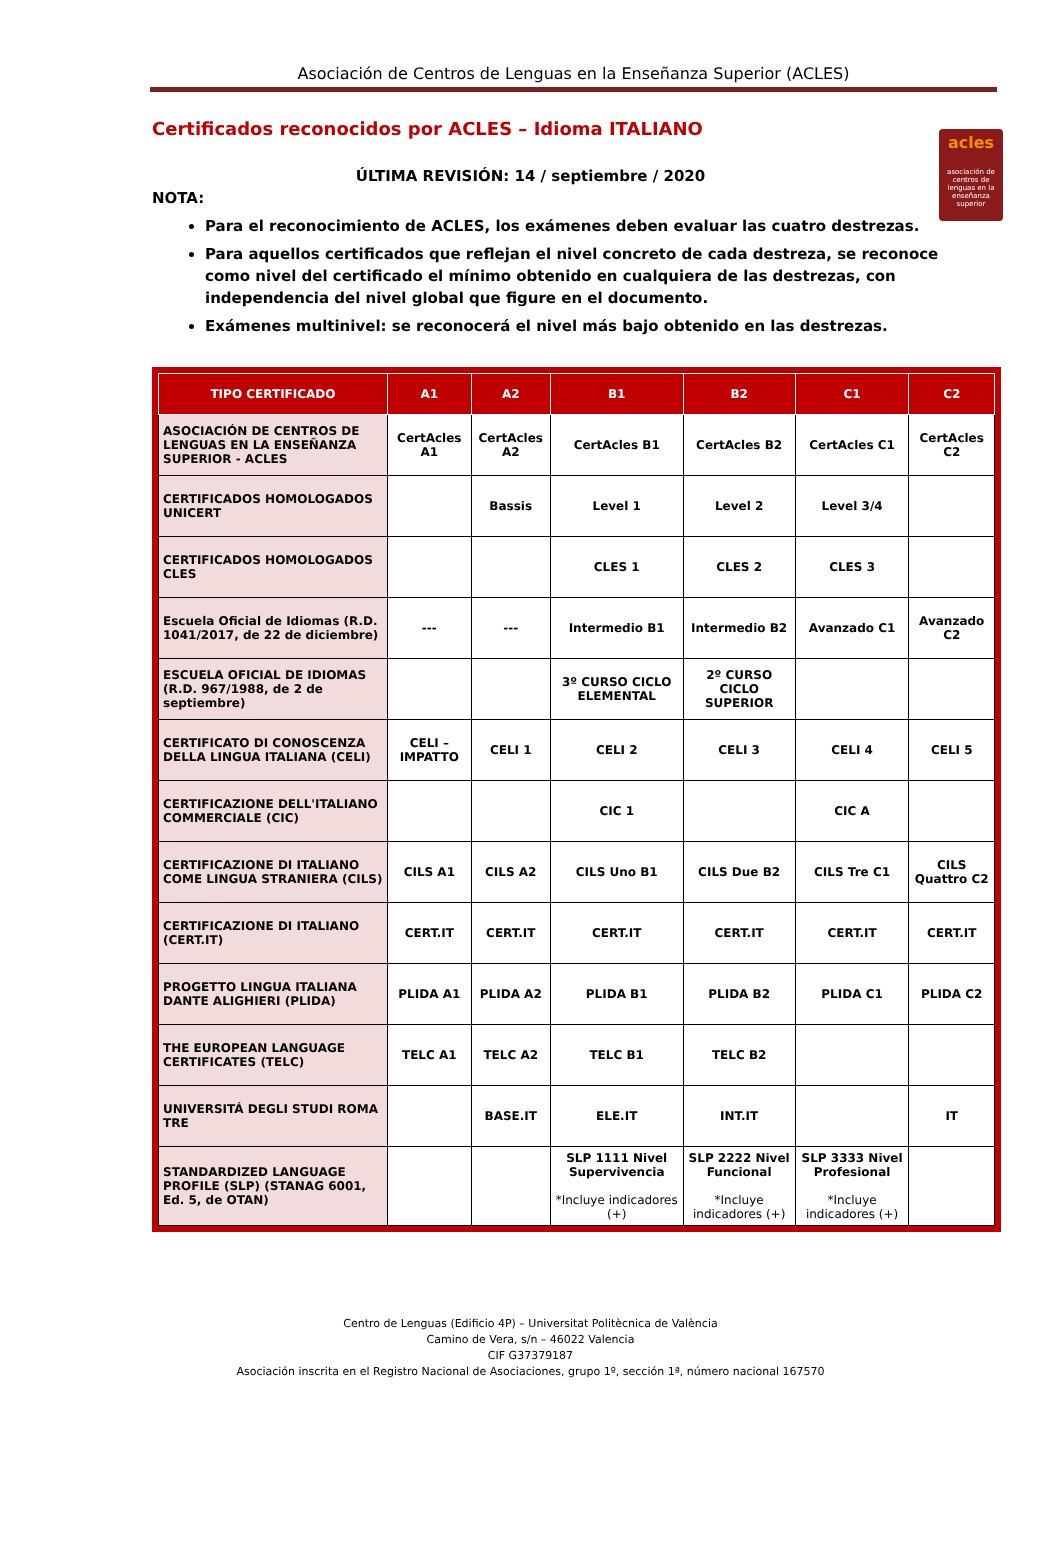Asociación de Centros de Lenguas en la Enseñanza Superior (ACLES)
Certificados reconocidos por ACLES – Idioma ITALIANO
ÚLTIMA REVISIÓN: 14 / septiembre / 2020
acles
asociación de centros de lenguas en la enseñanza superior
NOTA:
Para el reconocimiento de ACLES, los exámenes deben evaluar las cuatro destrezas.
Para aquellos certificados que reflejan el nivel concreto de cada destreza, se reconoce como nivel del certificado el mínimo obtenido en cualquiera de las destrezas, con independencia del nivel global que figure en el documento.
Exámenes multinivel: se reconocerá el nivel más bajo obtenido en las destrezas.
| TIPO CERTIFICADO | A1 | A2 | B1 | B2 | C1 | C2 |
| --- | --- | --- | --- | --- | --- | --- |
| ASOCIACIÓN DE CENTROS DE LENGUAS EN LA ENSEÑANZA SUPERIOR - ACLES | CertAcles A1 | CertAcles A2 | CertAcles B1 | CertAcles B2 | CertAcles C1 | CertAcles C2 |
| CERTIFICADOS HOMOLOGADOS UNICERT | | Bassis | Level 1 | Level 2 | Level 3/4 | |
| CERTIFICADOS HOMOLOGADOS CLES | | | CLES 1 | CLES 2 | CLES 3 | |
| Escuela Oficial de Idiomas (R.D. 1041/2017, de 22 de diciembre) | --- | --- | Intermedio B1 | Intermedio B2 | Avanzado C1 | Avanzado C2 |
| ESCUELA OFICIAL DE IDIOMAS (R.D. 967/1988, de 2 de septiembre) | | | 3º CURSO CICLO ELEMENTAL | 2º CURSO CICLO SUPERIOR | | |
| CERTIFICATO DI CONOSCENZA DELLA LINGUA ITALIANA (CELI) | CELI – IMPATTO | CELI 1 | CELI 2 | CELI 3 | CELI 4 | CELI 5 |
| CERTIFICAZIONE DELL'ITALIANO COMMERCIALE (CIC) | | | CIC 1 | | CIC A | |
| CERTIFICAZIONE DI ITALIANO COME LINGUA STRANIERA (CILS) | CILS A1 | CILS A2 | CILS Uno B1 | CILS Due B2 | CILS Tre C1 | CILS Quattro C2 |
| CERTIFICAZIONE DI ITALIANO (CERT.IT) | CERT.IT | CERT.IT | CERT.IT | CERT.IT | CERT.IT | CERT.IT |
| PROGETTO LINGUA ITALIANA DANTE ALIGHIERI (PLIDA) | PLIDA A1 | PLIDA A2 | PLIDA B1 | PLIDA B2 | PLIDA C1 | PLIDA C2 |
| THE EUROPEAN LANGUAGE CERTIFICATES (TELC) | TELC A1 | TELC A2 | TELC B1 | TELC B2 | | |
| UNIVERSITÁ DEGLI STUDI ROMA TRE | | BASE.IT | ELE.IT | INT.IT | | IT |
| STANDARDIZED LANGUAGE PROFILE (SLP) (STANAG 6001, Ed. 5, de OTAN) | | | SLP 1111 Nivel Supervivencia *Incluye indicadores (+) | SLP 2222 Nivel Funcional *Incluye indicadores (+) | SLP 3333 Nivel Profesional *Incluye indicadores (+) | |
Centro de Lenguas (Edificio 4P) – Universitat Politècnica de València
Camino de Vera, s/n – 46022 Valencia
CIF G37379187
Asociación inscrita en el Registro Nacional de Asociaciones, grupo 1º, sección 1ª, número nacional 167570